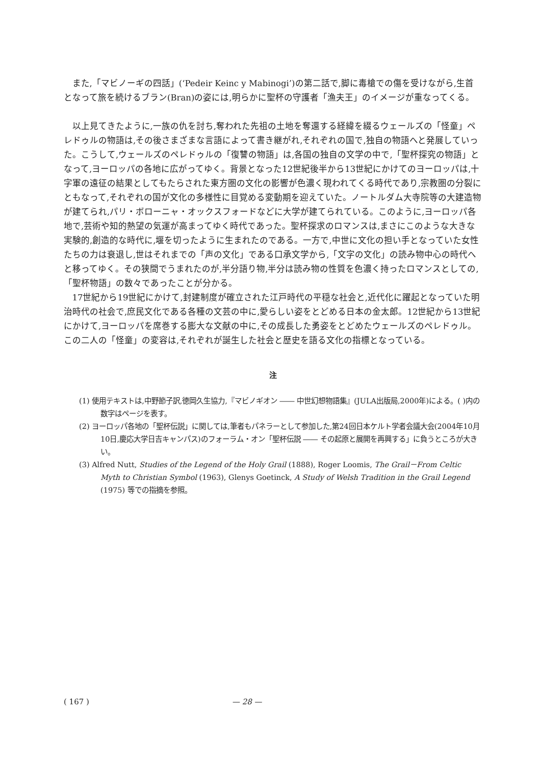また,「マビノーギの四話」(‘Pedeir Keinc y Mabinogi’)の第二話で,脚に毒槍での傷を受けながら,生首となって旅を続けるブラン(Bran)の姿には,明らかに聖杯の守護者「漁夫王」のイメージが重なってくる。
以上見てきたように,一族の仇を討ち,奪われた先祖の土地を奪還する経緯を綴るウェールズの「怪童」ペレドゥルの物語は,その後さまざまな言語によって書き継がれ,それぞれの国で,独自の物語へと発展していった。こうして,ウェールズのペレドゥルの「復讐の物語」は,各国の独自の文学の中で,「聖杯探究の物語」となって,ヨーロッパの各地に広がってゆく。背景となった12世紀後半から13世紀にかけてのヨーロッパは,十字軍の遠征の結果としてもたらされた東方圏の文化の影響が色濃く現われてくる時代であり,宗教圏の分裂にともなって,それぞれの国が文化の多様性に目覚める変動期を迎えていた。ノートルダム大寺院等の大建造物が建てられ,パリ・ボローニャ・オックスフォードなどに大学が建てられている。このように,ヨーロッパ各地で,芸術や知的熱望の気運が高まってゆく時代であった。聖杯探求のロマンスは,まさにこのような大きな実験的,創造的な時代に,堰を切ったように生まれたのである。一方で,中世に文化の担い手となっていた女性たちの力は衰退し,世はそれまでの「声の文化」である口承文学から,「文字の文化」の読み物中心の時代へと移ってゆく。その狭間でうまれたのが,半分語り物,半分は読み物の性質を色濃く持ったロマンスとしての,「聖杯物語」の数々であったことが分かる。
17世紀から19世紀にかけて,封建制度が確立された江戸時代の平穏な社会と,近代化に躍起となっていた明治時代の社会で,庶民文化である各種の文芸の中に,愛らしい姿をとどめる日本の金太郎。12世紀から13世紀にかけて,ヨーロッパを席巻する膨大な文献の中に,その成長した勇姿をとどめたウェールズのペレドゥル。この二人の「怪童」の変容は,それぞれが誕生した社会と歴史を語る文化の指標となっている。
注
(1) 使用テキストは,中野節子訳,徳岡久生協力,『マビノギオン ―― 中世幻想物語集』(JULA出版局,2000年)による。( )内の数字はページを表す。
(2) ヨーロッパ各地の「聖杯伝説」に関しては,筆者もパネラーとして参加した,第24回日本ケルト学者会議大会(2004年10月10日,慶応大学日吉キャンパス)のフォーラム・オン「聖杯伝説 ―― その起原と展開を再興する」に負うところが大きい。
(3) Alfred Nutt, Studies of the Legend of the Holy Grail (1888), Roger Loomis, The Grail－From Celtic Myth to Christian Symbol (1963), Glenys Goetinck, A Study of Welsh Tradition in the Grail Legend (1975) 等での指摘を参照。
( 167 ) — 28 —